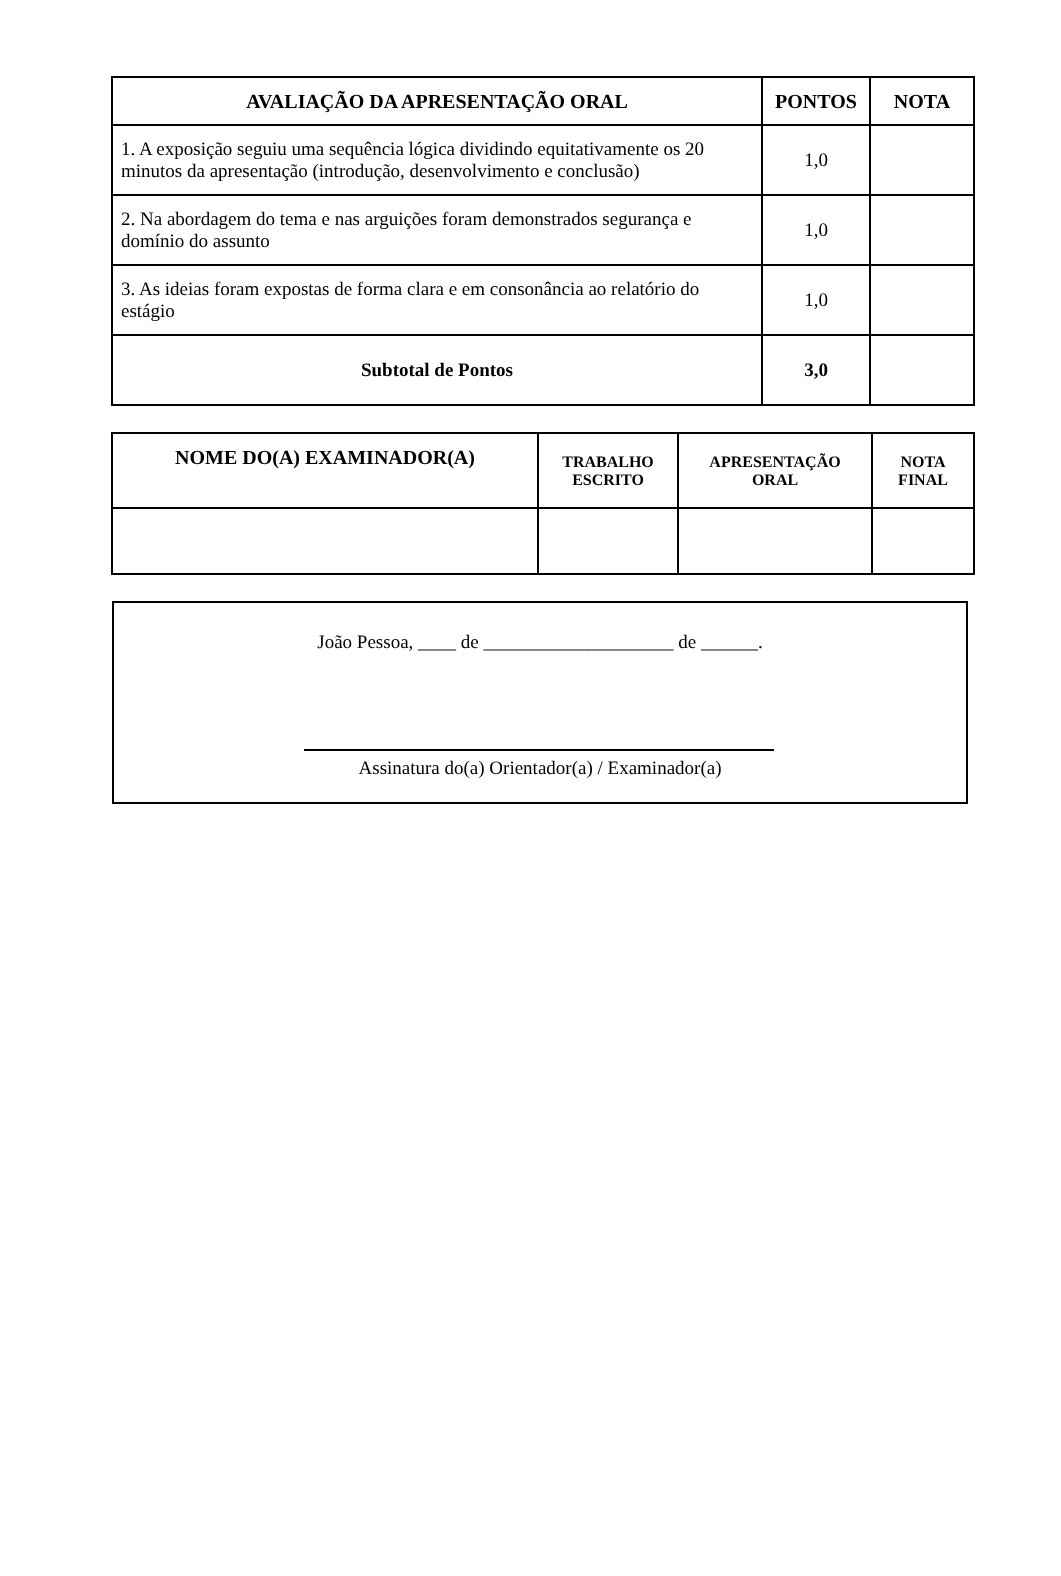| AVALIAÇÃO DA APRESENTAÇÃO ORAL | PONTOS | NOTA |
| --- | --- | --- |
| 1. A exposição seguiu uma sequência lógica dividindo equitativamente os 20 minutos da apresentação (introdução, desenvolvimento e conclusão) | 1,0 | |
| 2. Na abordagem do tema e nas arguições foram demonstrados segurança e domínio do assunto | 1,0 | |
| 3. As ideias foram expostas de forma clara e em consonância ao relatório do estágio | 1,0 | |
| Subtotal de Pontos | 3,0 | |
| NOME DO(A) EXAMINADOR(A) | TRABALHO ESCRITO | APRESENTAÇÃO ORAL | NOTA FINAL |
| --- | --- | --- | --- |
João Pessoa, ____ de ____________________ de ______.
Assinatura do(a) Orientador(a) / Examinador(a)